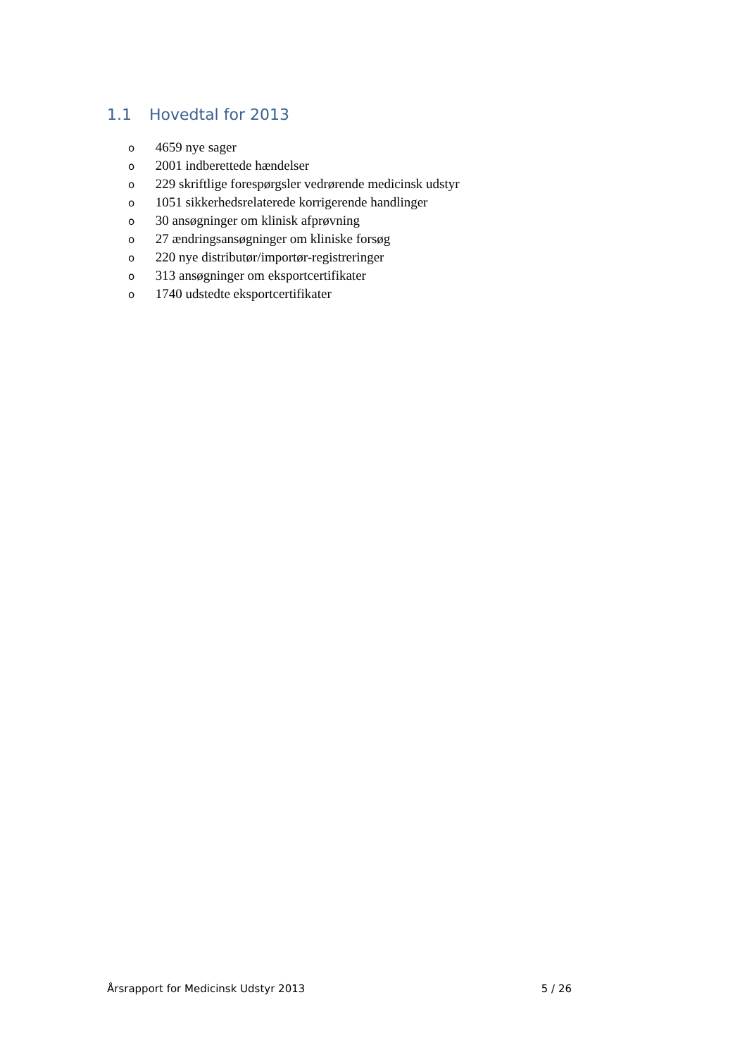1.1 Hovedtal for 2013
o 4659 nye sager
o 2001 indberettede hændelser
o 229 skriftlige forespørgsler vedrørende medicinsk udstyr
o 1051 sikkerhedsrelaterede korrigerende handlinger
o 30 ansøgninger om klinisk afprøvning
o 27 ændringsansøgninger om kliniske forsøg
o 220 nye distributør/importør-registreringer
o 313 ansøgninger om eksportcertifikater
o 1740 udstedte eksportcertifikater
Årsrapport for Medicinsk Udstyr 2013 5 / 26